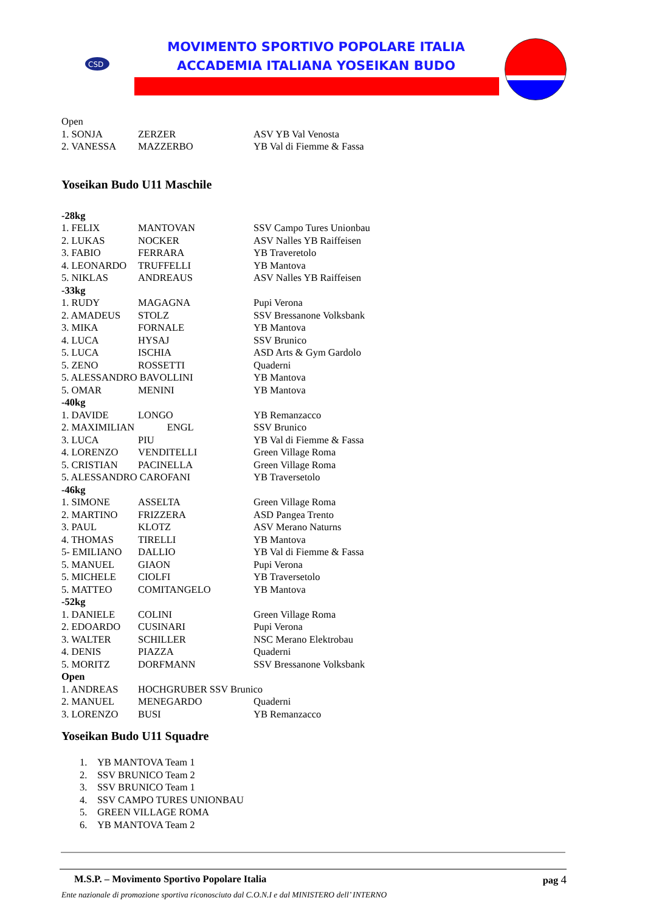CSD
MOVIMENTO SPORTIVO POPOLARE ITALIA
ACCADEMIA ITALIANA YOSEIKAN BUDO
| Open | | |
| 1. SONJA | ZERZER | ASV YB Val Venosta |
| 2. VANESSA | MAZZERBO | YB Val di Fiemme & Fassa |
Yoseikan Budo U11 Maschile
| -28kg | | |
| 1. FELIX | MANTOVAN | SSV Campo Tures Unionbau |
| 2. LUKAS | NOCKER | ASV Nalles YB Raiffeisen |
| 3. FABIO | FERRARA | YB Traveretolo |
| 4. LEONARDO | TRUFFELLI | YB Mantova |
| 5. NIKLAS | ANDREAUS | ASV Nalles YB Raiffeisen |
| -33kg | | |
| 1. RUDY | MAGAGNA | Pupi Verona |
| 2. AMADEUS | STOLZ | SSV Bressanone Volksbank |
| 3. MIKA | FORNALE | YB Mantova |
| 4. LUCA | HYSAJ | SSV Brunico |
| 5. LUCA | ISCHIA | ASD Arts & Gym Gardolo |
| 5. ZENO | ROSSETTI | Quaderni |
| 5. ALESSANDRO BAVOLLINI | | YB Mantova |
| 5. OMAR | MENINI | YB Mantova |
| -40kg | | |
| 1. DAVIDE | LONGO | YB Remanzacco |
| 2. MAXIMILIAN ENGL | | SSV Brunico |
| 3. LUCA | PIU | YB Val di Fiemme & Fassa |
| 4. LORENZO | VENDITELLI | Green Village Roma |
| 5. CRISTIAN | PACINELLA | Green Village Roma |
| 5. ALESSANDRO CAROFANI | | YB Traversetolo |
| -46kg | | |
| 1. SIMONE | ASSELTA | Green Village Roma |
| 2. MARTINO | FRIZZERA | ASD Pangea Trento |
| 3. PAUL | KLOTZ | ASV Merano Naturns |
| 4. THOMAS | TIRELLI | YB Mantova |
| 5- EMILIANO | DALLIO | YB Val di Fiemme & Fassa |
| 5. MANUEL | GIAON | Pupi Verona |
| 5. MICHELE | CIOLFI | YB Traversetolo |
| 5. MATTEO | COMITANGELO | YB Mantova |
| -52kg | | |
| 1. DANIELE | COLINI | Green Village Roma |
| 2. EDOARDO | CUSINARI | Pupi Verona |
| 3. WALTER | SCHILLER | NSC Merano Elektrobau |
| 4. DENIS | PIAZZA | Quaderni |
| 5. MORITZ | DORFMANN | SSV Bressanone Volksbank |
| Open | | |
| 1. ANDREAS | HOCHGRUBER SSV Brunico | |
| 2. MANUEL | MENEGARDO | Quaderni |
| 3. LORENZO | BUSI | YB Remanzacco |
Yoseikan Budo U11 Squadre
1. YB MANTOVA Team 1
2. SSV BRUNICO Team 2
3. SSV BRUNICO Team 1
4. SSV CAMPO TURES UNIONBAU
5. GREEN VILLAGE ROMA
6. YB MANTOVA Team 2
M.S.P. – Movimento Sportivo Popolare Italia pag 4
Ente nazionale di promozione sportiva riconosciuto dal C.O.N.I e dal MINISTERO dell’ INTERNO